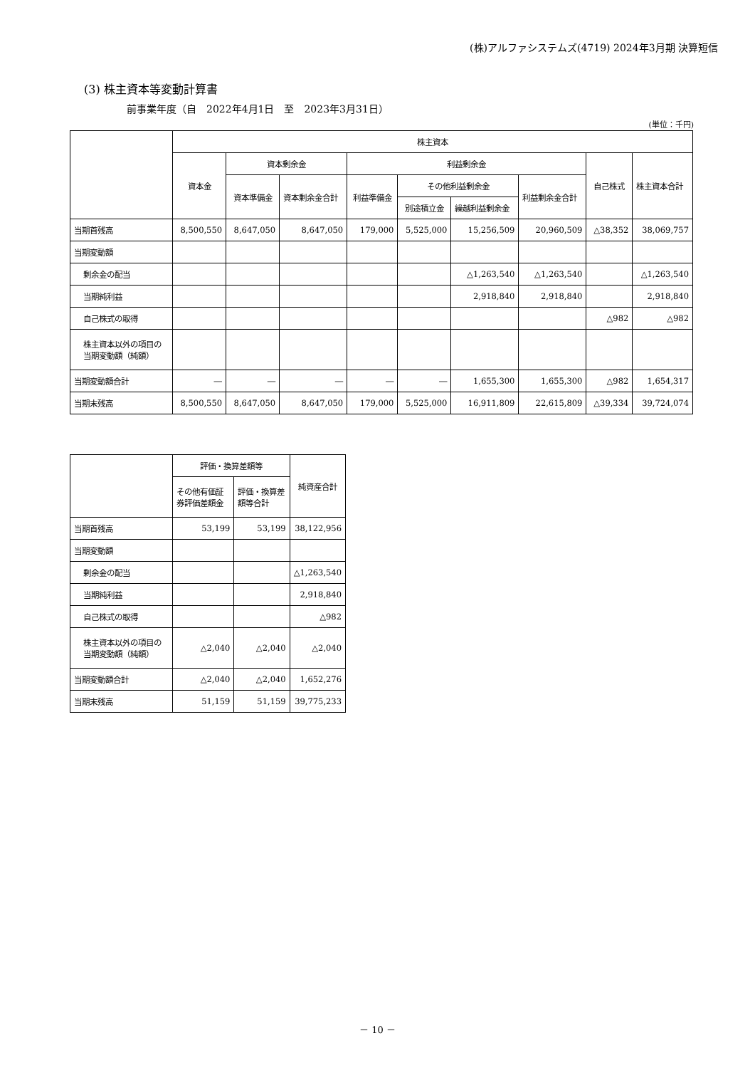(株)アルファシステムズ(4719) 2024年3月期 決算短信
(3) 株主資本等変動計算書
前事業年度（自　2022年4月1日　至　2023年3月31日）
(単位：千円)
| | 株主資本 | | | | | | | | |
| --- | --- | --- | --- | --- | --- | --- | --- | --- | --- |
| | 資本金 | 資本剰余金 | | 利益剰余金 | | | | 自己株式 | 株主資本合計 |
| | | 資本準備金 | 資本剰余金合計 | 利益準備金 | その他利益剰余金 | | 利益剰余金合計 | | |
| | | | | | 別途積立金 | 繰越利益剰余金 | | | |
| 当期首残高 | 8,500,550 | 8,647,050 | 8,647,050 | 179,000 | 5,525,000 | 15,256,509 | 20,960,509 | △38,352 | 38,069,757 |
| 当期変動額 | | | | | | | | | |
| 剰余金の配当 | | | | | | △1,263,540 | △1,263,540 | | △1,263,540 |
| 当期純利益 | | | | | | 2,918,840 | 2,918,840 | | 2,918,840 |
| 自己株式の取得 | | | | | | | | △982 | △982 |
| 株主資本以外の項目の当期変動額（純額） | | | | | | | | | |
| 当期変動額合計 | ― | ― | ― | ― | ― | 1,655,300 | 1,655,300 | △982 | 1,654,317 |
| 当期末残高 | 8,500,550 | 8,647,050 | 8,647,050 | 179,000 | 5,525,000 | 16,911,809 | 22,615,809 | △39,334 | 39,724,074 |
| | 評価・換算差額等 | | 純資産合計 |
| --- | --- | --- | --- |
| | その他有価証券評価差額金 | 評価・換算差額等合計 | |
| 当期首残高 | 53,199 | 53,199 | 38,122,956 |
| 当期変動額 | | | |
| 剰余金の配当 | | | △1,263,540 |
| 当期純利益 | | | 2,918,840 |
| 自己株式の取得 | | | △982 |
| 株主資本以外の項目の当期変動額（純額） | △2,040 | △2,040 | △2,040 |
| 当期変動額合計 | △2,040 | △2,040 | 1,652,276 |
| 当期末残高 | 51,159 | 51,159 | 39,775,233 |
－ 10 －